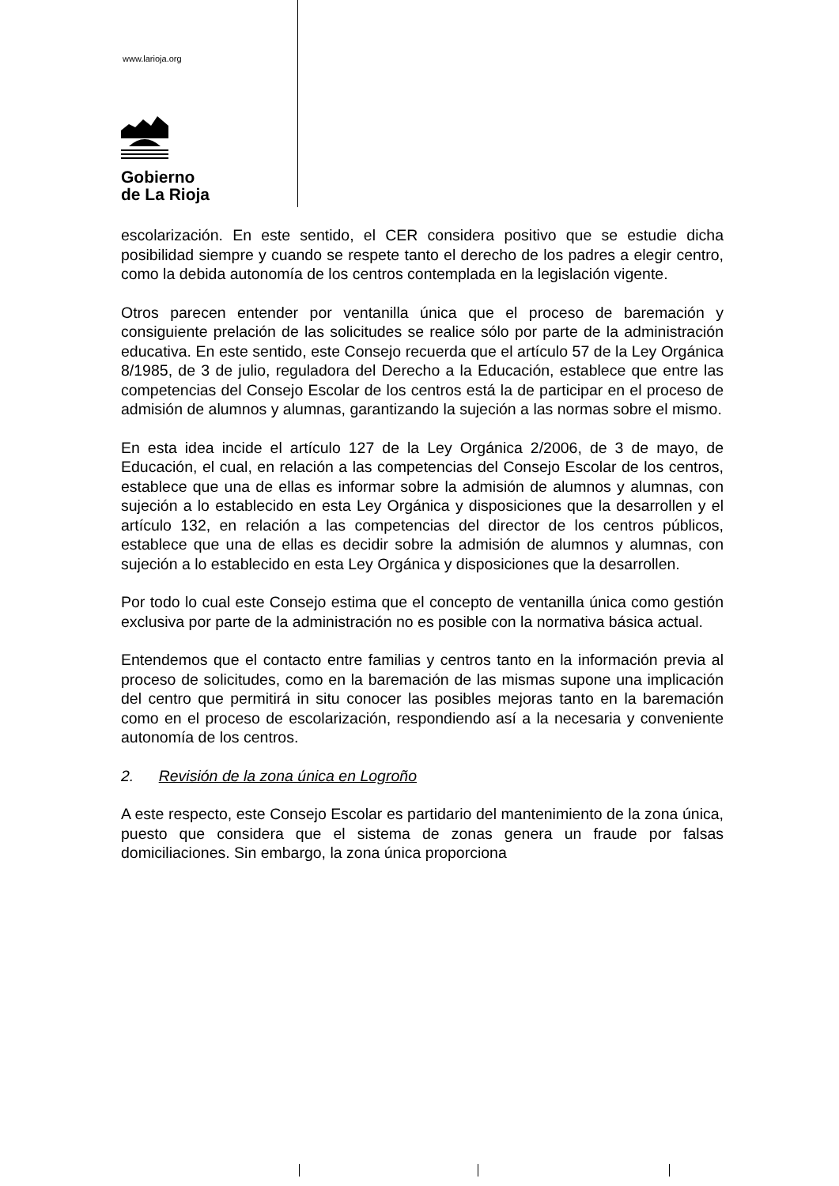www.larioja.org
Gobierno
de La Rioja
escolarización. En este sentido, el CER considera positivo que se estudie dicha posibilidad siempre y cuando se respete tanto el derecho de los padres a elegir centro, como la debida autonomía de los centros contemplada en la legislación vigente.
Otros parecen entender por ventanilla única que el proceso de baremación y consiguiente prelación de las solicitudes se realice sólo por parte de la administración educativa. En este sentido, este Consejo recuerda que el artículo 57 de la Ley Orgánica 8/1985, de 3 de julio, reguladora del Derecho a la Educación, establece que entre las competencias del Consejo Escolar de los centros está la de participar en el proceso de admisión de alumnos y alumnas, garantizando la sujeción a las normas sobre el mismo.
En esta idea incide el artículo 127 de la Ley Orgánica 2/2006, de 3 de mayo, de Educación, el cual, en relación a las competencias del Consejo Escolar de los centros, establece que una de ellas es informar sobre la admisión de alumnos y alumnas, con sujeción a lo establecido en esta Ley Orgánica y disposiciones que la desarrollen y el artículo 132, en relación a las competencias del director de los centros públicos, establece que una de ellas es decidir sobre la admisión de alumnos y alumnas, con sujeción a lo establecido en esta Ley Orgánica y disposiciones que la desarrollen.
Por todo lo cual este Consejo estima que el concepto de ventanilla única como gestión exclusiva por parte de la administración no es posible con la normativa básica actual.
Entendemos que el contacto entre familias y centros tanto en la información previa al proceso de solicitudes, como en la baremación de las mismas supone una implicación del centro que permitirá in situ conocer las posibles mejoras tanto en la baremación como en el proceso de escolarización, respondiendo así a la necesaria y conveniente autonomía de los centros.
2. Revisión de la zona única en Logroño
A este respecto, este Consejo Escolar es partidario del mantenimiento de la zona única, puesto que considera que el sistema de zonas genera un fraude por falsas domiciliaciones. Sin embargo, la zona única proporciona